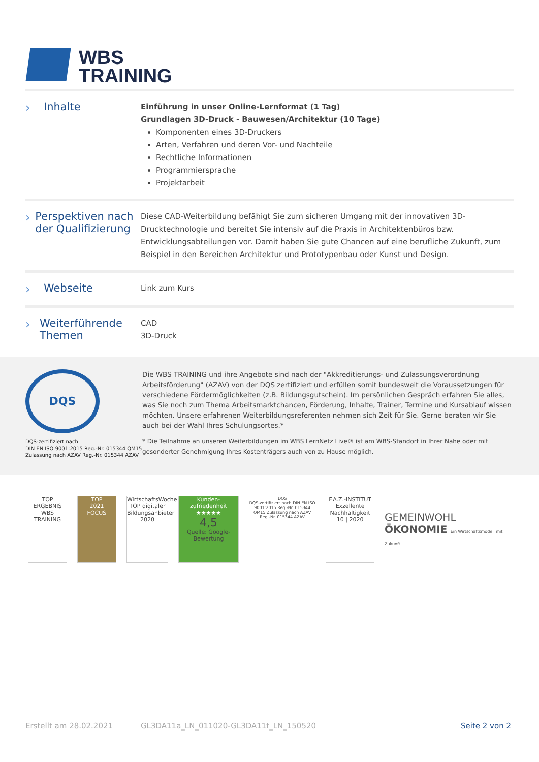WBS
TRAINING
› Inhalte
Einführung in unser Online-Lernformat (1 Tag)
Grundlagen 3D-Druck - Bauwesen/Architektur (10 Tage)
Komponenten eines 3D-Druckers
Arten, Verfahren und deren Vor- und Nachteile
Rechtliche Informationen
Programmiersprache
Projektarbeit
› Perspektiven nach der Qualifizierung
Diese CAD-Weiterbildung befähigt Sie zum sicheren Umgang mit der innovativen 3D-Drucktechnologie und bereitet Sie intensiv auf die Praxis in Architektenbüros bzw. Entwicklungsabteilungen vor. Damit haben Sie gute Chancen auf eine berufliche Zukunft, zum Beispiel in den Bereichen Architektur und Prototypenbau oder Kunst und Design.
› Webseite
Link zum Kurs
› Weiterführende Themen
CAD
3D-Druck
DQS
DQS-zertifiziert nach
DIN EN ISO 9001:2015 Reg.-Nr. 015344 QM15
Zulassung nach AZAV Reg.-Nr. 015344 AZAV
Die WBS TRAINING und ihre Angebote sind nach der "Akkreditierungs- und Zulassungsverordnung Arbeitsförderung" (AZAV) von der DQS zertifiziert und erfüllen somit bundesweit die Voraussetzungen für verschiedene Fördermöglichkeiten (z.B. Bildungsgutschein). Im persönlichen Gespräch erfahren Sie alles, was Sie noch zum Thema Arbeitsmarktchancen, Förderung, Inhalte, Trainer, Termine und Kursablauf wissen möchten. Unsere erfahrenen Weiterbildungsreferenten nehmen sich Zeit für Sie. Gerne beraten wir Sie auch bei der Wahl Ihres Schulungsortes.*
* Die Teilnahme an unseren Weiterbildungen im WBS LernNetz Live® ist am WBS-Standort in Ihrer Nähe oder mit gesonderter Genehmigung Ihres Kostenträgers auch von zu Hause möglich.
TOP ERGEBNIS
WBS TRAINING
TOP
2021
FOCUS
WirtschaftsWoche
TOP digitaler Bildungsanbieter 2020
Kunden-
zufriedenheit
★★★★★
4,5
Quelle: Google-Bewertung
DQS
DQS-zertifiziert nach DIN EN ISO 9001:2015 Reg.-Nr. 015344 QM15 Zulassung nach AZAV Reg.-Nr. 015344 AZAV
F.A.Z.-INSTITUT
Exzellente Nachhaltigkeit
10 | 2020
GEMEINWOHL
ÖKONOMIE Ein Wirtschaftsmodell mit Zukunft
Erstellt am 28.02.2021 GL3DA11a_LN_011020-GL3DA11t_LN_150520 Seite 2 von 2